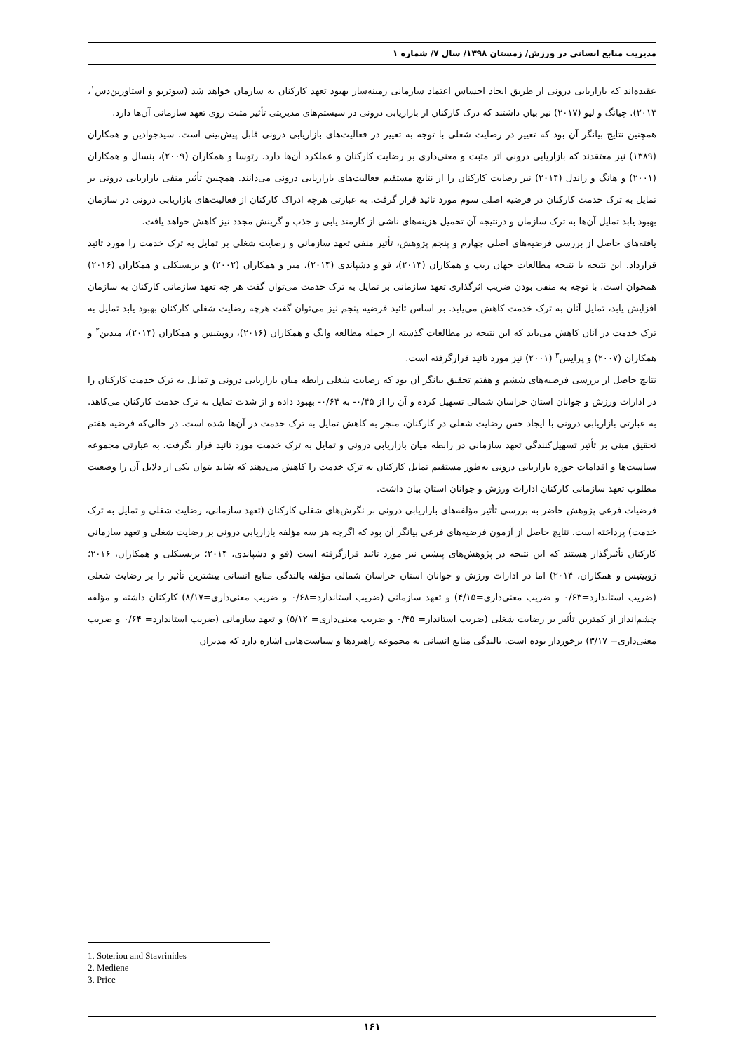مدیریت منابع انسانی در ورزش/ زمستان ۱۳۹۸/ سال ۷/ شماره ۱
عقیده‌اند که بازاریابی درونی از طریق ایجاد احساس اعتماد سازمانی زمینه‌ساز بهبود تعهد کارکنان به سازمان خواهد شد (سوتریو و استاورین‌دس<sup>۱</sup>، ۲۰۱۳). چیانگ و لیو (۲۰۱۷) نیز بیان داشتند که درک کارکنان از بازاریابی درونی در سیستم‌های مدیریتی تأثیر مثبت روی تعهد سازمانی آن‌ها دارد.
همچنین نتایج بیانگر آن بود که تغییر در رضایت شغلی با توجه به تغییر در فعالیت‌های بازاریابی درونی قابل پیش‌بینی است. سیدجوادین و همکاران (۱۳۸۹) نیز معتقدند که بازاریابی درونی اثر مثبت و معنی‌داری بر رضایت کارکنان و عملکرد آن‌ها دارد. رتوسا و همکاران (۲۰۰۹)، بنسال و همکاران (۲۰۰۱) و هانگ و راندل (۲۰۱۴) نیز رضایت کارکنان را از نتایج مستقیم فعالیت‌های بازاریابی درونی می‌دانند. همچنین تأثیر منفی بازاریابی درونی بر تمایل به ترک خدمت کارکنان در فرضیه اصلی سوم مورد تائید قرار گرفت. به عبارتی هرچه ادراک کارکنان از فعالیت‌های بازاریابی درونی در سازمان بهبود یابد تمایل آن‌ها به ترک سازمان و درنتیجه آن تحمیل هزینه‌های ناشی از کارمند یابی و جذب و گزینش مجدد نیز کاهش خواهد یافت.
یافته‌های حاصل از بررسی فرضیه‌های اصلی چهارم و پنجم پژوهش، تأثیر منفی تعهد سازمانی و رضایت شغلی بر تمایل به ترک خدمت را مورد تائید قرارداد. این نتیجه با نتیجه مطالعات جهان زیب و همکاران (۲۰۱۳)، فو و دشپاندی (۲۰۱۴)، میر و همکاران (۲۰۰۲) و بریسیکلی و همکاران (۲۰۱۶) همخوان است. با توجه به منفی بودن ضریب اثرگذاری تعهد سازمانی بر تمایل به ترک خدمت می‌توان گفت هر چه تعهد سازمانی کارکنان به سازمان افزایش یابد، تمایل آنان به ترک خدمت کاهش می‌یابد. بر اساس تائید فرضیه پنجم نیز می‌توان گفت هرچه رضایت شغلی کارکنان بهبود یابد تمایل به ترک خدمت در آنان کاهش می‌یابد که این نتیجه در مطالعات گذشته از جمله مطالعه وانگ و همکاران (۲۰۱۶)، زوپیتیس و همکاران (۲۰۱۴)، میدین<sup>۲</sup> و همکاران (۲۰۰۷) و پرایس<sup>۳</sup> (۲۰۰۱) نیز مورد تائید قرارگرفته است.
نتایج حاصل از بررسی فرضیه‌های ششم و هفتم تحقیق بیانگر آن بود که رضایت شغلی رابطه میان بازاریابی درونی و تمایل به ترک خدمت کارکنان را در ادارات ورزش و جوانان استان خراسان شمالی تسهیل کرده و آن را از ۰/۴۵- به ۰/۶۴- بهبود داده و از شدت تمایل به ترک خدمت کارکنان می‌کاهد. به عبارتی بازاریابی درونی با ایجاد حس رضایت شغلی در کارکنان، منجر به کاهش تمایل به ترک خدمت در آن‌ها شده است. در حالی‌که فرضیه هفتم تحقیق مبنی بر تأثیر تسهیل‌کنندگی تعهد سازمانی در رابطه میان بازاریابی درونی و تمایل به ترک خدمت مورد تائید قرار نگرفت. به عبارتی مجموعه سیاست‌ها و اقدامات حوزه بازاریابی درونی به‌طور مستقیم تمایل کارکنان به ترک خدمت را کاهش می‌دهند که شاید بتوان یکی از دلایل آن را وضعیت مطلوب تعهد سازمانی کارکنان ادارات ورزش و جوانان استان بیان داشت.
فرضیات فرعی پژوهش حاضر به بررسی تأثیر مؤلفه‌های بازاریابی درونی بر نگرش‌های شغلی کارکنان (تعهد سازمانی، رضایت شغلی و تمایل به ترک خدمت) پرداخته است. نتایج حاصل از آزمون فرضیه‌های فرعی بیانگر آن بود که اگرچه هر سه مؤلفه بازاریابی درونی بر رضایت شغلی و تعهد سازمانی کارکنان تأثیرگذار هستند که این نتیجه در پژوهش‌های پیشین نیز مورد تائید قرارگرفته است (فو و دشپاندی، ۲۰۱۴؛ بریسیکلی و همکاران، ۲۰۱۶؛ زوپیتیس و همکاران، ۲۰۱۴) اما در ادارات ورزش و جوانان استان خراسان شمالی مؤلفه بالندگی منابع انسانی بیشترین تأثیر را بر رضایت شغلی (ضریب استاندارد=۰/۶۳ و ضریب معنی‌داری=۴/۱۵) و تعهد سازمانی (ضریب استاندارد=۰/۶۸ و ضریب معنی‌داری=۸/۱۷) کارکنان داشته و مؤلفه چشم‌انداز از کمترین تأثیر بر رضایت شغلی (ضریب استاندار= ۰/۴۵ و ضریب معنی‌داری= ۵/۱۲) و تعهد سازمانی (ضریب استاندارد= ۰/۶۴ و ضریب معنی‌داری= ۳/۱۷) برخوردار بوده است. بالندگی منابع انسانی به مجموعه راهبردها و سیاست‌هایی اشاره دارد که مدیران
1. Soteriou and Stavrinides
2. Mediene
3. Price
۱۶۱